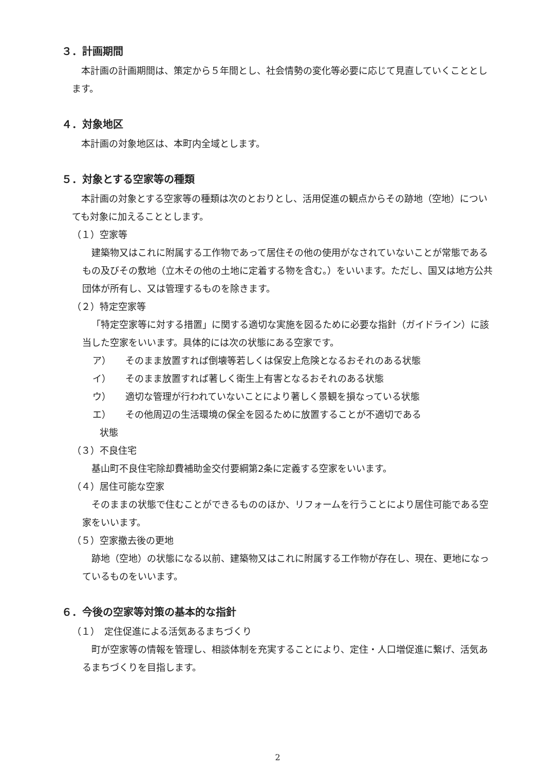３．計画期間
本計画の計画期間は、策定から５年間とし、社会情勢の変化等必要に応じて見直していくこととします。
４．対象地区
本計画の対象地区は、本町内全域とします。
５．対象とする空家等の種類
本計画の対象とする空家等の種類は次のとおりとし、活用促進の観点からその跡地（空地）についても対象に加えることとします。
（１）空家等
建築物又はこれに附属する工作物であって居住その他の使用がなされていないことが常態であるもの及びその敷地（立木その他の土地に定着する物を含む。）をいいます。ただし、国又は地方公共団体が所有し、又は管理するものを除きます。
（２）特定空家等
「特定空家等に対する措置」に関する適切な実施を図るために必要な指針（ガイドライン）に該当した空家をいいます。具体的には次の状態にある空家です。
ア） そのまま放置すれば倒壊等若しくは保安上危険となるおそれのある状態
イ） そのまま放置すれば著しく衛生上有害となるおそれのある状態
ウ） 適切な管理が行われていないことにより著しく景観を損なっている状態
エ） その他周辺の生活環境の保全を図るために放置することが不適切である
状態
（３）不良住宅
基山町不良住宅除却費補助金交付要綱第2条に定義する空家をいいます。
（４）居住可能な空家
そのままの状態で住むことができるもののほか、リフォームを行うことにより居住可能である空家をいいます。
（５）空家撤去後の更地
跡地（空地）の状態になる以前、建築物又はこれに附属する工作物が存在し、現在、更地になっているものをいいます。
６．今後の空家等対策の基本的な指針
（１）　定住促進による活気あるまちづくり
町が空家等の情報を管理し、相談体制を充実することにより、定住・人口増促進に繋げ、活気あるまちづくりを目指します。
2